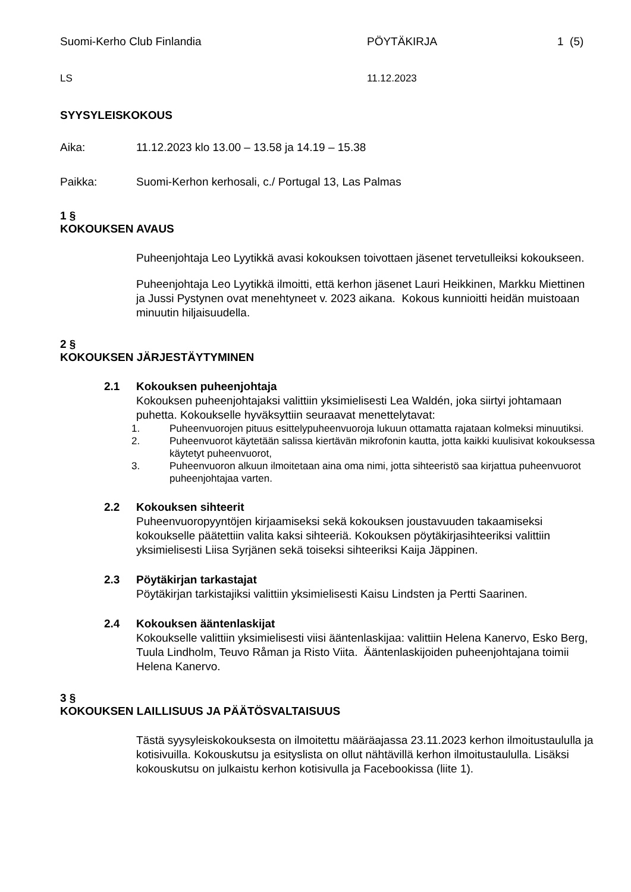Suomi-Kerho Club Finlandia PÖYTÄKIRJA 1 (5)
LS 11.12.2023
SYYSYLEISKOKOUS
Aika: 11.12.2023 klo 13.00 – 13.58 ja 14.19 – 15.38
Paikka: Suomi-Kerhon kerhosali, c./ Portugal 13, Las Palmas
1 §
KOKOUKSEN AVAUS
Puheenjohtaja Leo Lyytikkä avasi kokouksen toivottaen jäsenet tervetulleiksi kokoukseen.
Puheenjohtaja Leo Lyytikkä ilmoitti, että kerhon jäsenet Lauri Heikkinen, Markku Miettinen ja Jussi Pystynen ovat menehtyneet v. 2023 aikana. Kokous kunnioitti heidän muistoaan minuutin hiljaisuudella.
2 §
KOKOUKSEN JÄRJESTÄYTYMINEN
2.1 Kokouksen puheenjohtaja
Kokouksen puheenjohtajaksi valittiin yksimielisesti Lea Waldén, joka siirtyi johtamaan puhetta. Kokoukselle hyväksyttiin seuraavat menettelytavat:
1. Puheenvuorojen pituus esittelypuheenvuoroja lukuun ottamatta rajataan kolmeksi minuutiksi.
2. Puheenvuorot käytetään salissa kiertävän mikrofonin kautta, jotta kaikki kuulisivat kokouksessa käytetyt puheenvuorot,
3. Puheenvuoron alkuun ilmoitetaan aina oma nimi, jotta sihteeristö saa kirjattua puheenvuorot puheenjohtajaa varten.
2.2 Kokouksen sihteerit
Puheenvuoropyyntöjen kirjaamiseksi sekä kokouksen joustavuuden takaamiseksi kokoukselle päätettiin valita kaksi sihteeriä. Kokouksen pöytäkirjasihteeriksi valittiin yksimielisesti Liisa Syrjänen sekä toiseksi sihteeriksi Kaija Jäppinen.
2.3 Pöytäkirjan tarkastajat
Pöytäkirjan tarkistajiksi valittiin yksimielisesti Kaisu Lindsten ja Pertti Saarinen.
2.4 Kokouksen ääntenlaskijat
Kokoukselle valittiin yksimielisesti viisi ääntenlaskijaa: valittiin Helena Kanervo, Esko Berg, Tuula Lindholm, Teuvo Råman ja Risto Viita. Ääntenlaskijoiden puheenjohtajana toimii Helena Kanervo.
3 §
KOKOUKSEN LAILLISUUS JA PÄÄTÖSVALTAISUUS
Tästä syysyleiskokouksesta on ilmoitettu määräajassa 23.11.2023 kerhon ilmoitustaululla ja kotisivuilla. Kokouskutsu ja esityslista on ollut nähtävillä kerhon ilmoitustaululla. Lisäksi kokouskutsu on julkaistu kerhon kotisivulla ja Facebookissa (liite 1).